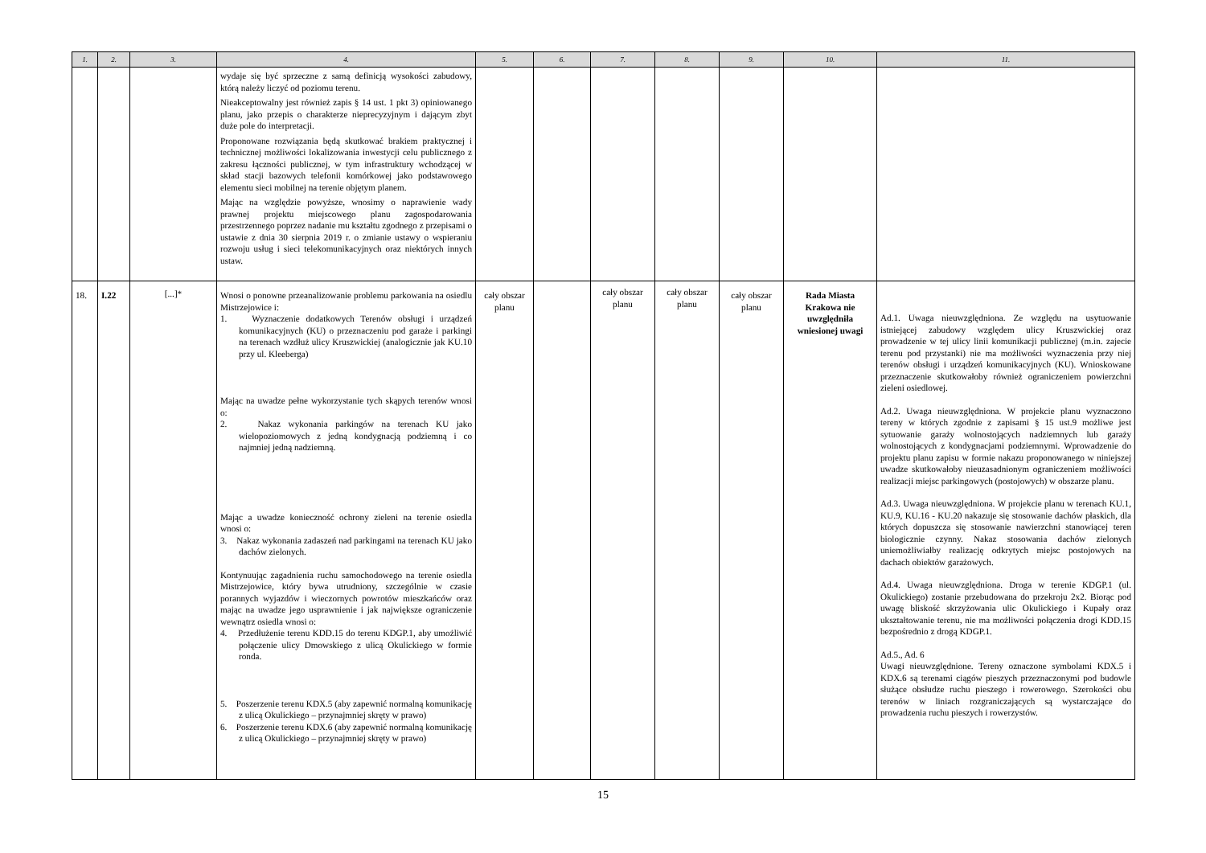| 1. | 2. | 3. | 4. | 5. | 6. | 7. | 8. | 9. | 10. | 11. |
| --- | --- | --- | --- | --- | --- | --- | --- | --- | --- | --- |
| | | | wydaje się być sprzeczne z samą definicją wysokości zabudowy, którą należy liczyć od poziomu terenu. Nieakceptowalny jest również zapis § 14 ust. 1 pkt 3) opiniowanego planu, jako przepis o charakterze nieprecyzyjnym i dającym zbyt duże pole do interpretacji. Proponowane rozwiązania będą skutkować brakiem praktycznej i technicznej możliwości lokalizowania inwestycji celu publicznego z zakresu łączności publicznej, w tym infrastruktury wchodzącej w skład stacji bazowych telefonii komórkowej jako podstawowego elementu sieci mobilnej na terenie objętym planem. Mając na względzie powyższe, wnosimy o naprawienie wady prawnej projektu miejscowego planu zagospodarowania przestrzennego poprzez nadanie mu kształtu zgodnego z przepisami o ustawie z dnia 30 sierpnia 2019 r. o zmianie ustawy o wspieraniu rozwoju usług i sieci telekomunikacyjnych oraz niektórych innych ustaw. | | | | | | | |
| 18. | I.22 | [...]* | Wnosi o ponowne przeanalizowanie problemu parkowania na osiedlu Mistrzejowice i: 1. Wyznaczenie dodatkowych Terenów obsługi i urządzeń komunikacyjnych (KU) o przeznaczeniu pod garaże i parkingi na terenach wzdłuż ulicy Kruszwickiej (analogicznie jak KU.10 przy ul. Kleeberga) Mając na uwadze pełne wykorzystanie tych skąpych terenów wnosi o: 2. Nakaz wykonania parkingów na terenach KU jako wielopoziomowych z jedną kondygnacją podziemną i co najmniej jedną nadziemną. Mając a uwadze konieczność ochrony zieleni na terenie osiedla wnosi o: 3. Nakaz wykonania zadaszeń nad parkingami na terenach KU jako dachów zielonych. Kontynuując zagadnienia ruchu samochodowego na terenie osiedla Mistrzejowice, który bywa utrudniony, szczególnie w czasie porannych wyjazdów i wieczornych powrotów mieszkańców oraz mając na uwadze jego usprawnienie i jak największe ograniczenie wewnątrz osiedla wnosi o: 4. Przedłużenie terenu KDD.15 do terenu KDGP.1, aby umożliwić połączenie ulicy Dmowskiego z ulicą Okulickiego w formie ronda. 5. Poszerzenie terenu KDX.5 (aby zapewnić normalną komunikację z ulicą Okulickiego – przynajmniej skręty w prawo) 6. Poszerzenie terenu KDX.6 (aby zapewnić normalną komunikację z ulicą Okulickiego – przynajmniej skręty w prawo) | cały obszar planu | | cały obszar planu | cały obszar planu | cały obszar planu | Rada Miasta Krakowa nie uwzględniła wniesionej uwagi | Ad.1. Uwaga nieuwzględniona. Ze względu na usytuowanie istniejącej zabudowy względem ulicy Kruszwickiej oraz prowadzenie w tej ulicy linii komunikacji publicznej (m.in. zajecie terenu pod przystanki) nie ma możliwości wyznaczenia przy niej terenów obsługi i urządzeń komunikacyjnych (KU). Wnioskowane przeznaczenie skutkowałoby również ograniczeniem powierzchni zieleni osiedlowej. Ad.2. Uwaga nieuwzględniona. W projekcie planu wyznaczono tereny w których zgodnie z zapisami § 15 ust.9 możliwe jest sytuowanie garaży wolnostojących nadziemnych lub garaży wolnostojących z kondygnacjami podziemnymi. Wprowadzenie do projektu planu zapisu w formie nakazu proponowanego w niniejszej uwadze skutkowałoby nieuzasadnionym ograniczeniem możliwości realizacji miejsc parkingowych (postojowych) w obszarze planu. Ad.3. Uwaga nieuwzględniona. W projekcie planu w terenach KU.1, KU.9, KU.16 - KU.20 nakazuje się stosowanie dachów płaskich, dla których dopuszcza się stosowanie nawierzchni stanowiącej teren biologicznie czynny. Nakaz stosowania dachów zielonych uniemożliwiałby realizację odkrytych miejsc postojowych na dachach obiektów garażowych. Ad.4. Uwaga nieuwzględniona. Droga w terenie KDGP.1 (ul. Okulickiego) zostanie przebudowana do przekroju 2x2. Biorąc pod uwagę bliskość skrzyżowania ulic Okulickiego i Kupały oraz ukształtowanie terenu, nie ma możliwości połączenia drogi KDD.15 bezpośrednio z drogą KDGP.1. Ad.5., Ad. 6 Uwagi nieuwzględnione. Tereny oznaczone symbolami KDX.5 i KDX.6 są terenami ciągów pieszych przeznaczonymi pod budowle służące obsłudze ruchu pieszego i rowerowego. Szerokości obu terenów w liniach rozgraniczających są wystarczające do prowadzenia ruchu pieszych i rowerzystów. |
15